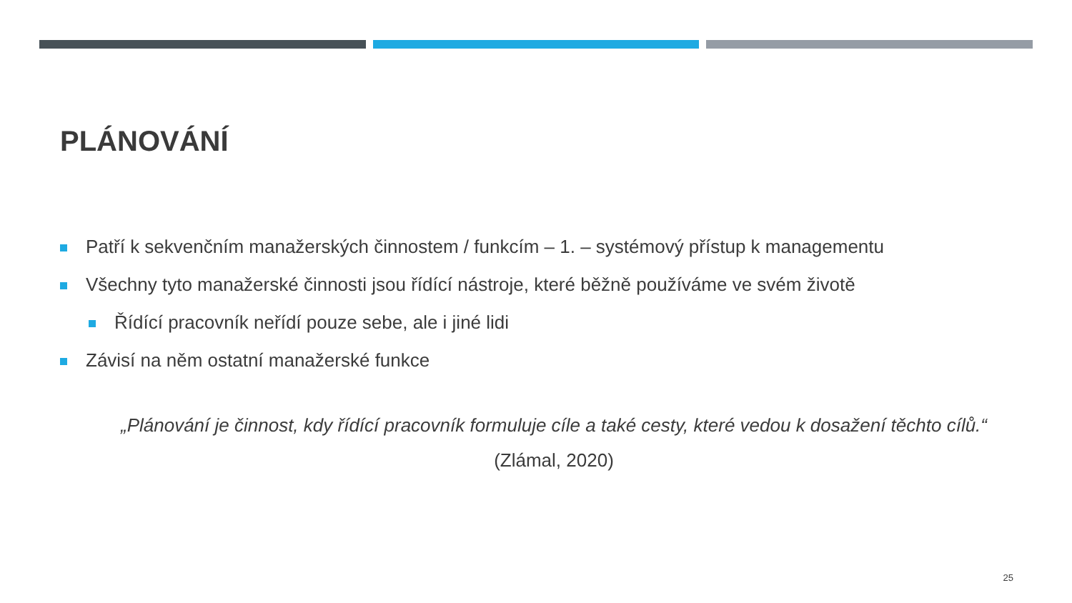PLÁNOVÁNÍ
Patří k sekvenčním manažerských činnostem / funkcím – 1. – systémový přístup k managementu
Všechny tyto manažerské činnosti jsou řídící nástroje, které běžně používáme ve svém životě
Řídící pracovník neřídí pouze sebe, ale i jiné lidi
Závisí na něm ostatní manažerské funkce
„Plánování je činnost, kdy řídící pracovník formuluje cíle a také cesty, které vedou k dosažení těchto cílů.“
(Zlámal, 2020)
25